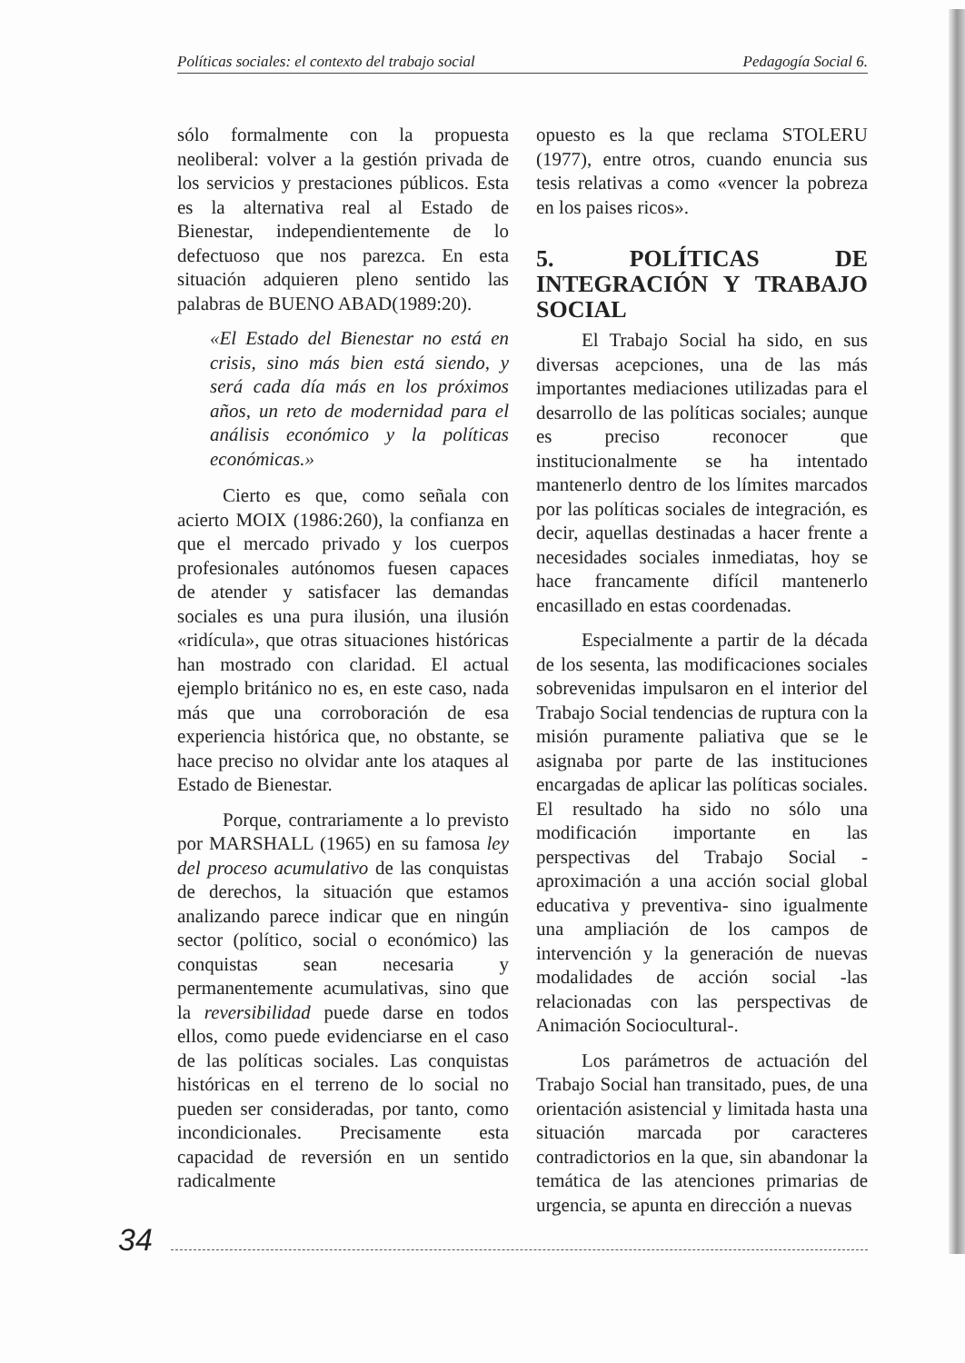Políticas sociales: el contexto del trabajo social Pedagogía Social 6.
sólo formalmente con la propuesta neoliberal: volver a la gestión privada de los servicios y prestaciones públicos. Esta es la alternativa real al Estado de Bienestar, independientemente de lo defectuoso que nos parezca. En esta situación adquieren pleno sentido las palabras de BUENO ABAD(1989:20).
«El Estado del Bienestar no está en crisis, sino más bien está siendo, y será cada día más en los próximos años, un reto de modernidad para el análisis económico y la políticas económicas.»
Cierto es que, como señala con acierto MOIX (1986:260), la confianza en que el mercado privado y los cuerpos profesionales autónomos fuesen capaces de atender y satisfacer las demandas sociales es una pura ilusión, una ilusión «ridícula», que otras situaciones históricas han mostrado con claridad. El actual ejemplo británico no es, en este caso, nada más que una corroboración de esa experiencia histórica que, no obstante, se hace preciso no olvidar ante los ataques al Estado de Bienestar.
Porque, contrariamente a lo previsto por MARSHALL (1965) en su famosa ley del proceso acumulativo de las conquistas de derechos, la situación que estamos analizando parece indicar que en ningún sector (político, social o económico) las conquistas sean necesaria y permanentemente acumulativas, sino que la reversibilidad puede darse en todos ellos, como puede evidenciarse en el caso de las políticas sociales. Las conquistas históricas en el terreno de lo social no pueden ser consideradas, por tanto, como incondicionales. Precisamente esta capacidad de reversión en un sentido radicalmente
opuesto es la que reclama STOLERU (1977), entre otros, cuando enuncia sus tesis relativas a como «vencer la pobreza en los paises ricos».
5. POLÍTICAS DE INTEGRACIÓN Y TRABAJO SOCIAL
El Trabajo Social ha sido, en sus diversas acepciones, una de las más importantes mediaciones utilizadas para el desarrollo de las políticas sociales; aunque es preciso reconocer que institucionalmente se ha intentado mantenerlo dentro de los límites marcados por las políticas sociales de integración, es decir, aquellas destinadas a hacer frente a necesidades sociales inmediatas, hoy se hace francamente difícil mantenerlo encasillado en estas coordenadas.
Especialmente a partir de la década de los sesenta, las modificaciones sociales sobrevenidas impulsaron en el interior del Trabajo Social tendencias de ruptura con la misión puramente paliativa que se le asignaba por parte de las instituciones encargadas de aplicar las políticas sociales. El resultado ha sido no sólo una modificación importante en las perspectivas del Trabajo Social -aproximación a una acción social global educativa y preventiva- sino igualmente una ampliación de los campos de intervención y la generación de nuevas modalidades de acción social -las relacionadas con las perspectivas de Animación Sociocultural-.
Los parámetros de actuación del Trabajo Social han transitado, pues, de una orientación asistencial y limitada hasta una situación marcada por caracteres contradictorios en la que, sin abandonar la temática de las atenciones primarias de urgencia, se apunta en dirección a nuevas
34